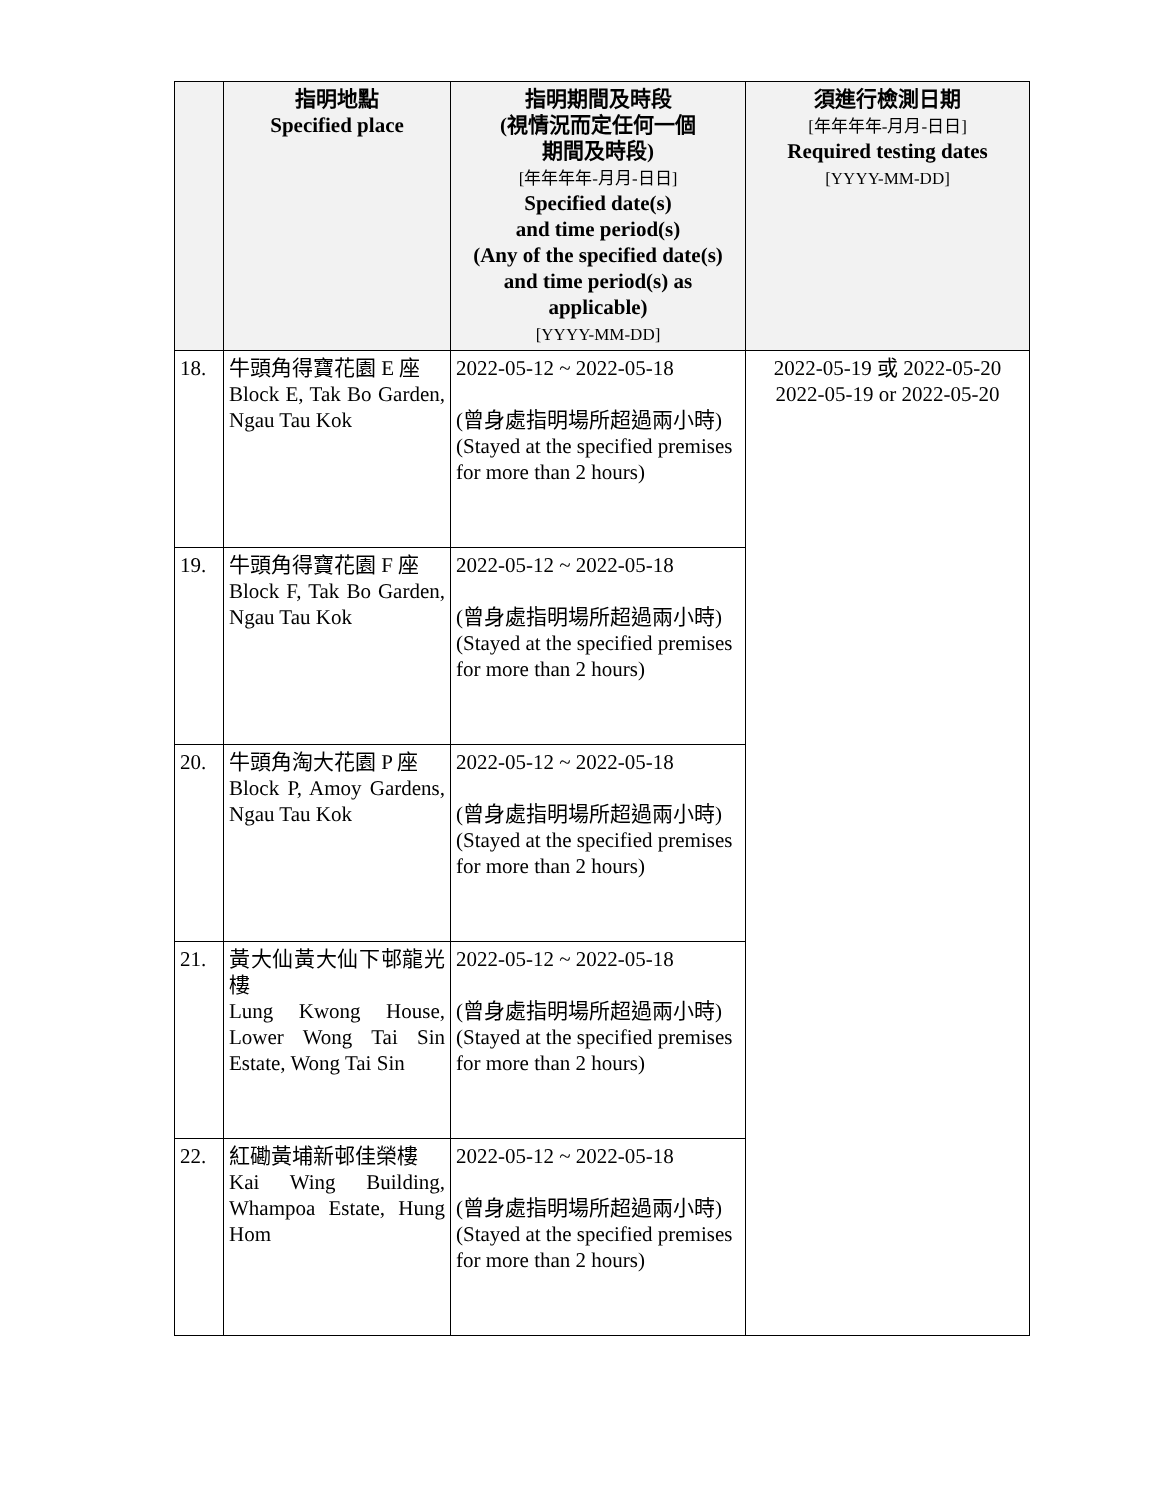| | 指明地點 Specified place | 指明期間及時段 (視情況而定任何一個 期間及時段) [年年年年-月月-日日] Specified date(s) and time period(s) (Any of the specified date(s) and time period(s) as applicable) [YYYY-MM-DD] | 須進行檢測日期 [年年年年-月月-日日] Required testing dates [YYYY-MM-DD] |
| --- | --- | --- | --- |
| 18. | 牛頭角得寶花園 E 座 Block E, Tak Bo Garden, Ngau Tau Kok | 2022-05-12 ~ 2022-05-18 (曾身處指明場所超過兩小時) (Stayed at the specified premises for more than 2 hours) | 2022-05-19 或 2022-05-20 2022-05-19 or 2022-05-20 |
| 19. | 牛頭角得寶花園 F 座 Block F, Tak Bo Garden, Ngau Tau Kok | 2022-05-12 ~ 2022-05-18 (曾身處指明場所超過兩小時) (Stayed at the specified premises for more than 2 hours) | |
| 20. | 牛頭角淘大花園 P 座 Block P, Amoy Gardens, Ngau Tau Kok | 2022-05-12 ~ 2022-05-18 (曾身處指明場所超過兩小時) (Stayed at the specified premises for more than 2 hours) | |
| 21. | 黃大仙黃大仙下邨龍光樓 Lung Kwong House, Lower Wong Tai Sin Estate, Wong Tai Sin | 2022-05-12 ~ 2022-05-18 (曾身處指明場所超過兩小時) (Stayed at the specified premises for more than 2 hours) | |
| 22. | 紅磡黃埔新邨佳榮樓 Kai Wing Building, Whampoa Estate, Hung Hom | 2022-05-12 ~ 2022-05-18 (曾身處指明場所超過兩小時) (Stayed at the specified premises for more than 2 hours) | |